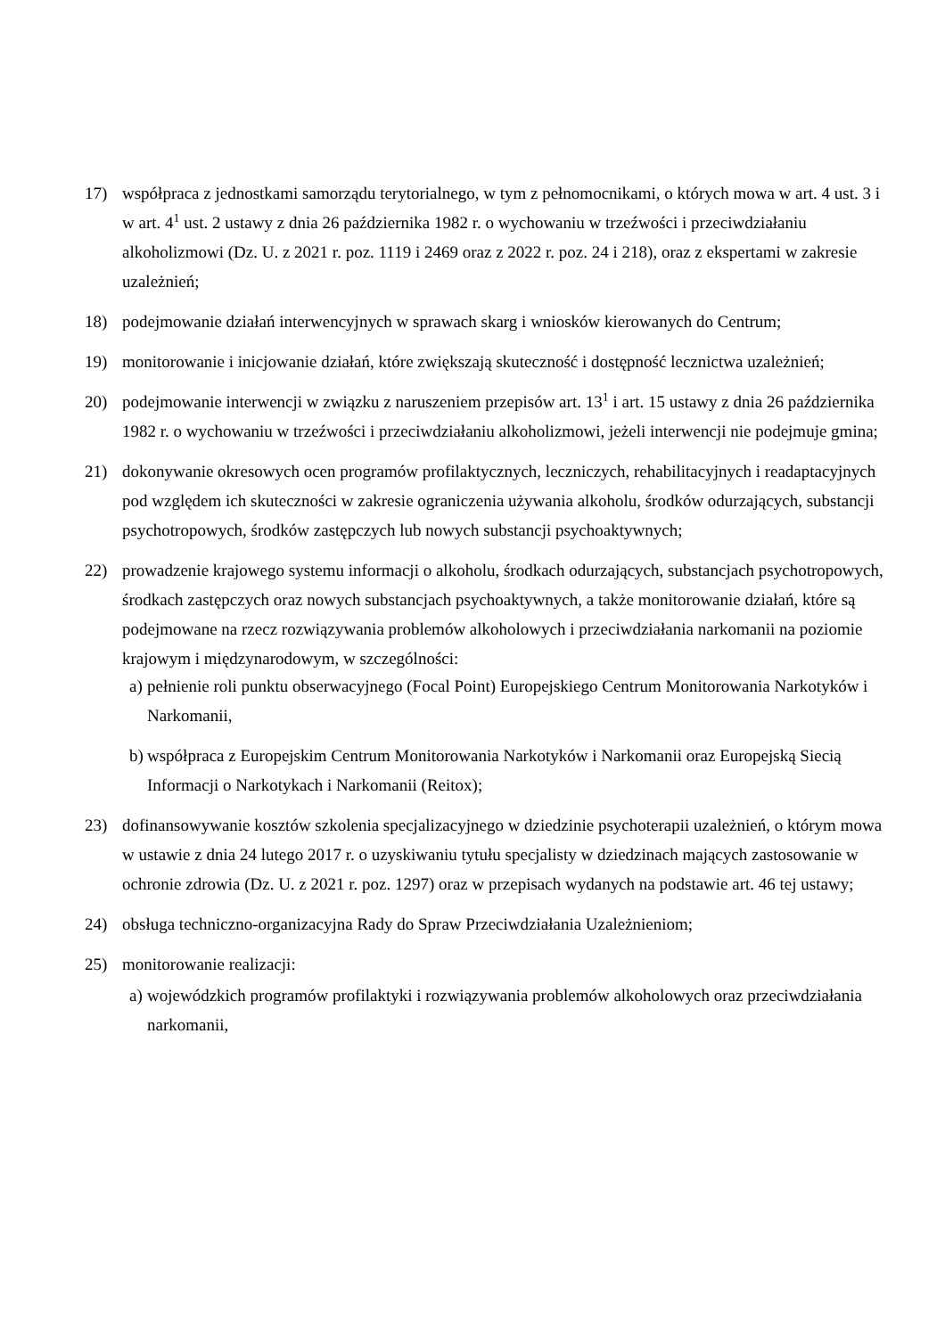17) współpraca z jednostkami samorządu terytorialnego, w tym z pełnomocnikami, o których mowa w art. 4 ust. 3 i w art. 4<sup>1</sup> ust. 2 ustawy z dnia 26 października 1982 r. o wychowaniu w trzeźwości i przeciwdziałaniu alkoholizmowi (Dz. U. z 2021 r. poz. 1119 i 2469 oraz z 2022 r. poz. 24 i 218), oraz z ekspertami w zakresie uzależnień;
18) podejmowanie działań interwencyjnych w sprawach skarg i wniosków kierowanych do Centrum;
19) monitorowanie i inicjowanie działań, które zwiększają skuteczność i dostępność lecznictwa uzależnień;
20) podejmowanie interwencji w związku z naruszeniem przepisów art. 13<sup>1</sup> i art. 15 ustawy z dnia 26 października 1982 r. o wychowaniu w trzeźwości i przeciwdziałaniu alkoholizmowi, jeżeli interwencji nie podejmuje gmina;
21) dokonywanie okresowych ocen programów profilaktycznych, leczniczych, rehabilitacyjnych i readaptacyjnych pod względem ich skuteczności w zakresie ograniczenia używania alkoholu, środków odurzających, substancji psychotropowych, środków zastępczych lub nowych substancji psychoaktywnych;
22) prowadzenie krajowego systemu informacji o alkoholu, środkach odurzających, substancjach psychotropowych, środkach zastępczych oraz nowych substancjach psychoaktywnych, a także monitorowanie działań, które są podejmowane na rzecz rozwiązywania problemów alkoholowych i przeciwdziałania narkomanii na poziomie krajowym i międzynarodowym, w szczególności:
a)
pełnienie roli punktu obserwacyjnego (Focal Point) Europejskiego Centrum Monitorowania Narkotyków i Narkomanii,
b)
współpraca z Europejskim Centrum Monitorowania Narkotyków i Narkomanii oraz Europejską Siecią Informacji o Narkotykach i Narkomanii (Reitox);
23) dofinansowywanie kosztów szkolenia specjalizacyjnego w dziedzinie psychoterapii uzależnień, o którym mowa w ustawie z dnia 24 lutego 2017 r. o uzyskiwaniu tytułu specjalisty w dziedzinach mających zastosowanie w ochronie zdrowia (Dz. U. z 2021 r. poz. 1297) oraz w przepisach wydanych na podstawie art. 46 tej ustawy;
24) obsługa techniczno-organizacyjna Rady do Spraw Przeciwdziałania Uzależnieniom;
25) monitorowanie realizacji:
a)
wojewódzkich programów profilaktyki i rozwiązywania problemów alkoholowych oraz przeciwdziałania narkomanii,